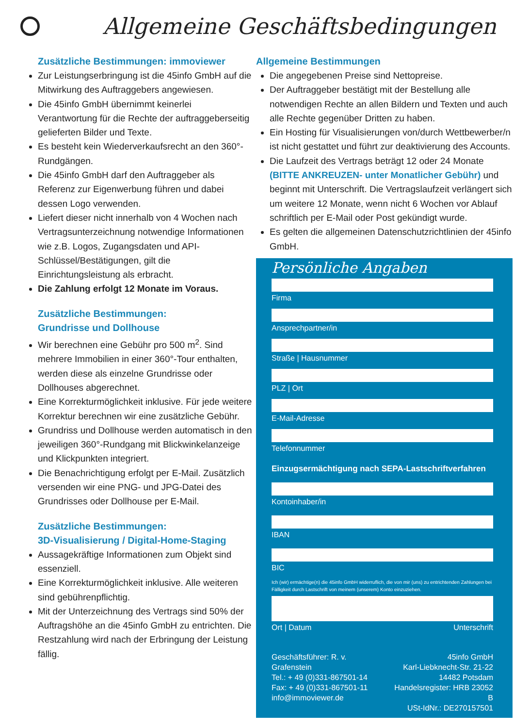Allgemeine Geschäftsbedingungen
Zusätzliche Bestimmungen: immoviewer
Zur Leistungserbringung ist die 45info GmbH auf die Mitwirkung des Auftraggebers angewiesen.
Die 45info GmbH übernimmt keinerlei Verantwortung für die Rechte der auftraggeberseitig gelieferten Bilder und Texte.
Es besteht kein Wiederverkaufsrecht an den 360°-Rundgängen.
Die 45info GmbH darf den Auftraggeber als Referenz zur Eigenwerbung führen und dabei dessen Logo verwenden.
Liefert dieser nicht innerhalb von 4 Wochen nach Vertragsunterzeichnung notwendige Informationen wie z.B. Logos, Zugangsdaten und API-Schlüssel/Bestätigungen, gilt die Einrichtungsleistung als erbracht.
Die Zahlung erfolgt 12 Monate im Voraus.
Zusätzliche Bestimmungen:
Grundrisse und Dollhouse
Wir berechnen eine Gebühr pro 500 m<sup>2</sup>. Sind mehrere Immobilien in einer 360°-Tour enthalten, werden diese als einzelne Grundrisse oder Dollhouses abgerechnet.
Eine Korrekturmöglichkeit inklusive. Für jede weitere Korrektur berechnen wir eine zusätzliche Gebühr.
Grundriss und Dollhouse werden automatisch in den jeweiligen 360°-Rundgang mit Blickwinkelanzeige und Klickpunkten integriert.
Die Benachrichtigung erfolgt per E-Mail. Zusätzlich versenden wir eine PNG- und JPG-Datei des Grundrisses oder Dollhouse per E-Mail.
Zusätzliche Bestimmungen:
3D-Visualisierung / Digital-Home-Staging
Aussagekräftige Informationen zum Objekt sind essenziell.
Eine Korrekturmöglichkeit inklusive. Alle weiteren sind gebührenpflichtig.
Mit der Unterzeichnung des Vertrags sind 50% der Auftragshöhe an die 45info GmbH zu entrichten. Die Restzahlung wird nach der Erbringung der Leistung fällig.
Allgemeine Bestimmungen
Die angegebenen Preise sind Nettopreise.
Der Auftraggeber bestätigt mit der Bestellung alle notwendigen Rechte an allen Bildern und Texten und auch alle Rechte gegenüber Dritten zu haben.
Ein Hosting für Visualisierungen von/durch Wettbewerber/n ist nicht gestattet und führt zur deaktivierung des Accounts.
Die Laufzeit des Vertrags beträgt 12 oder 24 Monate (BITTE ANKREUZEN- unter Monatlicher Gebühr) und beginnt mit Unterschrift. Die Vertragslaufzeit verlängert sich um weitere 12 Monate, wenn nicht 6 Wochen vor Ablauf schriftlich per E-Mail oder Post gekündigt wurde.
Es gelten die allgemeinen Datenschutzrichtlinien der 45info GmbH.
Persönliche Angaben
Firma
Ansprechpartner/in
Straße | Hausnummer
PLZ | Ort
E-Mail-Adresse
Telefonnummer
Einzugsermächtigung nach SEPA-Lastschriftverfahren
Kontoinhaber/in
IBAN
BIC
Ich (wir) ermächtige(n) die 45info GmbH widerruflich, die von mir (uns) zu entrichtenden Zahlungen bei Fälligkeit durch Lastschrift von meinem (unserem) Konto einzuziehen.
Ort | Datum Unterschrift
Geschäftsführer: R. v. Grafenstein
Tel.: + 49 (0)331-867501-14
Fax: + 49 (0)331-867501-11
info@immoviewer.de
45info GmbH
Karl-Liebknecht-Str. 21-22
14482 Potsdam
Handelsregister: HRB 23052 B
USt-IdNr.: DE270157501